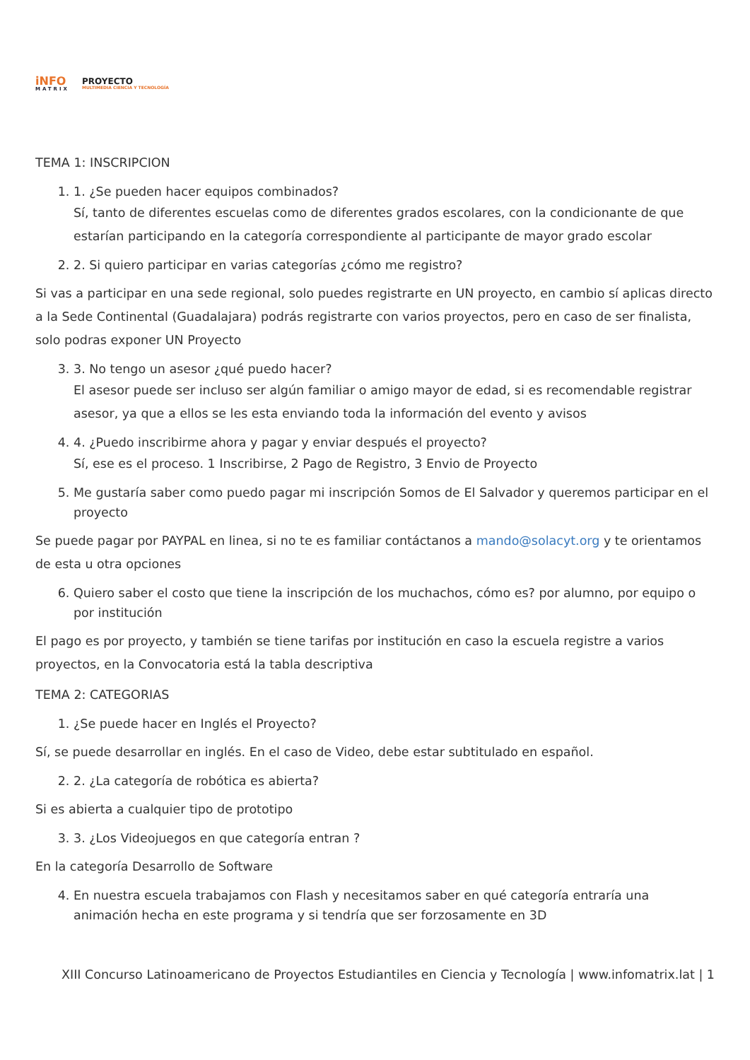iNFO
MATRIX
PROYECTO
MULTIMEDIA CIENCIA Y TECNOLOGÍA
TEMA 1: INSCRIPCION
1. 1. ¿Se pueden hacer equipos combinados?
Sí, tanto de diferentes escuelas como de diferentes grados escolares, con la condicionante de que estarían participando en la categoría correspondiente al participante de mayor grado escolar
2. 2. Si quiero participar en varias categorías ¿cómo me registro?
Si vas a participar en una sede regional, solo puedes registrarte en UN proyecto, en cambio sí aplicas directo a la Sede Continental (Guadalajara) podrás registrarte con varios proyectos, pero en caso de ser finalista, solo podras exponer UN Proyecto
3. 3. No tengo un asesor ¿qué puedo hacer?
El asesor puede ser incluso ser algún familiar o amigo mayor de edad, si es recomendable registrar asesor, ya que a ellos se les esta enviando toda la información del evento y avisos
4. 4. ¿Puedo inscribirme ahora y pagar y enviar después el proyecto?
Sí, ese es el proceso. 1 Inscribirse, 2 Pago de Registro, 3 Envio de Proyecto
5. Me gustaría saber como puedo pagar mi inscripción Somos de El Salvador y queremos participar en el proyecto
Se puede pagar por PAYPAL en linea, si no te es familiar contáctanos a mando@solacyt.org y te orientamos de esta u otra opciones
6. Quiero saber el costo que tiene la inscripción de los muchachos, cómo es? por alumno, por equipo o por institución
El pago es por proyecto, y también se tiene tarifas por institución en caso la escuela registre a varios proyectos, en la Convocatoria está la tabla descriptiva
TEMA 2: CATEGORIAS
1. ¿Se puede hacer en Inglés el Proyecto?
Sí, se puede desarrollar en inglés. En el caso de Video, debe estar subtitulado en español.
2. 2. ¿La categoría de robótica es abierta?
Si es abierta a cualquier tipo de prototipo
3. 3. ¿Los Videojuegos en que categoría entran ?
En la categoría Desarrollo de Software
4. En nuestra escuela trabajamos con Flash y necesitamos saber en qué categoría entraría una animación hecha en este programa y si tendría que ser forzosamente en 3D
XIII Concurso Latinoamericano de Proyectos Estudiantiles en Ciencia y Tecnología | www.infomatrix.lat | 1